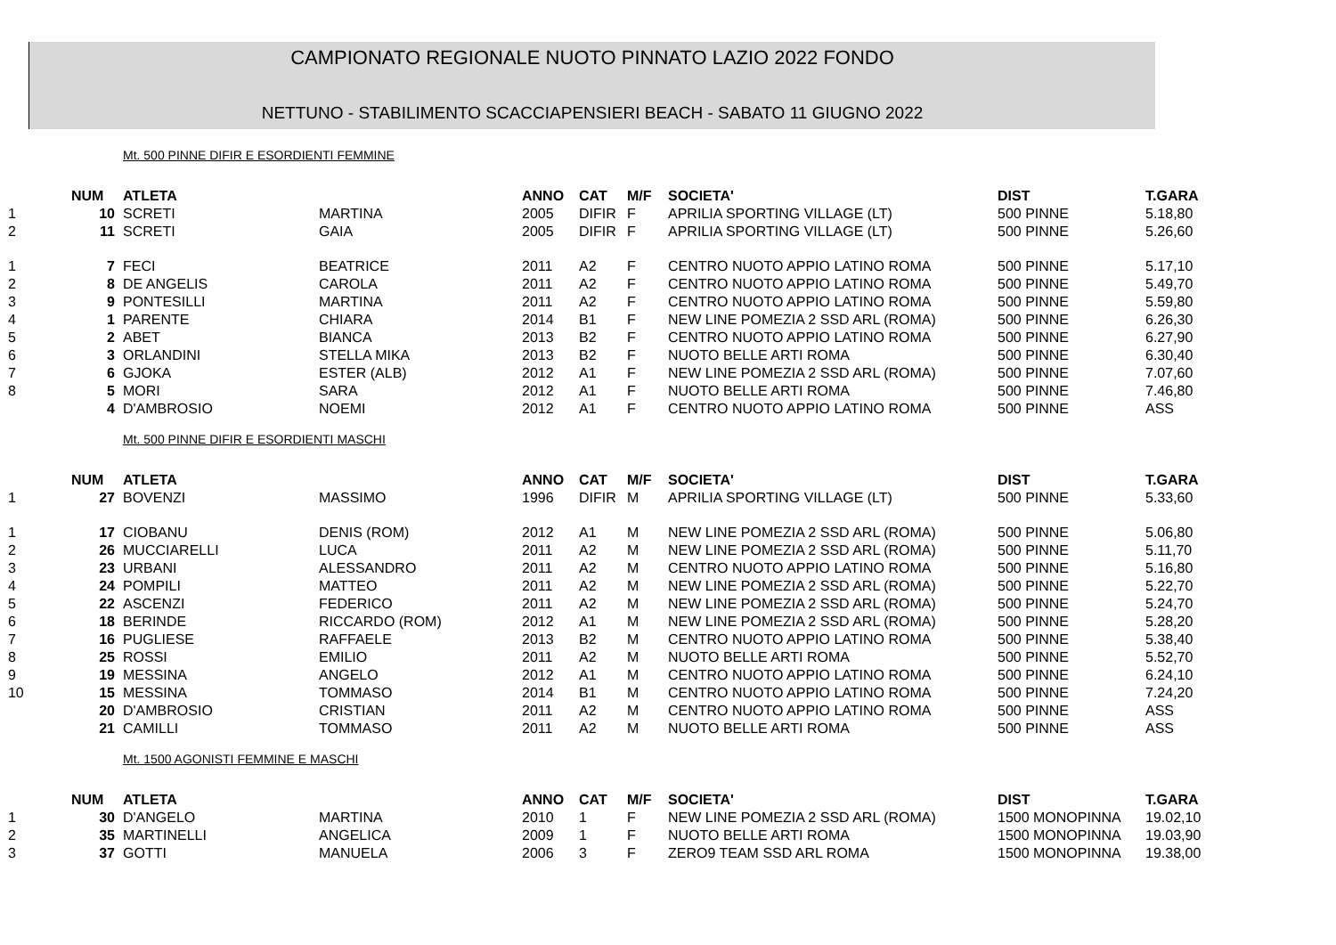CAMPIONATO REGIONALE NUOTO PINNATO LAZIO 2022 FONDO
NETTUNO - STABILIMENTO SCACCIAPENSIERI BEACH - SABATO 11 GIUGNO 2022
Mt. 500 PINNE DIFIR E ESORDIENTI FEMMINE
| | NUM | ATLETA | | ANNO | CAT | M/F | SOCIETA' | DIST | T.GARA |
| --- | --- | --- | --- | --- | --- | --- | --- | --- | --- |
| 1 | 10 | SCRETI | MARTINA | 2005 | DIFIR | F | APRILIA SPORTING VILLAGE (LT) | 500 PINNE | 5.18,80 |
| 2 | 11 | SCRETI | GAIA | 2005 | DIFIR | F | APRILIA SPORTING VILLAGE (LT) | 500 PINNE | 5.26,60 |
| 1 | 7 | FECI | BEATRICE | 2011 | A2 | F | CENTRO NUOTO APPIO LATINO ROMA | 500 PINNE | 5.17,10 |
| 2 | 8 | DE ANGELIS | CAROLA | 2011 | A2 | F | CENTRO NUOTO APPIO LATINO ROMA | 500 PINNE | 5.49,70 |
| 3 | 9 | PONTESILLI | MARTINA | 2011 | A2 | F | CENTRO NUOTO APPIO LATINO ROMA | 500 PINNE | 5.59,80 |
| 4 | 1 | PARENTE | CHIARA | 2014 | B1 | F | NEW LINE POMEZIA 2 SSD ARL (ROMA) | 500 PINNE | 6.26,30 |
| 5 | 2 | ABET | BIANCA | 2013 | B2 | F | CENTRO NUOTO APPIO LATINO ROMA | 500 PINNE | 6.27,90 |
| 6 | 3 | ORLANDINI | STELLA MIKA | 2013 | B2 | F | NUOTO BELLE ARTI ROMA | 500 PINNE | 6.30,40 |
| 7 | 6 | GJOKA | ESTER (ALB) | 2012 | A1 | F | NEW LINE POMEZIA 2 SSD ARL (ROMA) | 500 PINNE | 7.07,60 |
| 8 | 5 | MORI | SARA | 2012 | A1 | F | NUOTO BELLE ARTI ROMA | 500 PINNE | 7.46,80 |
| | 4 | D'AMBROSIO | NOEMI | 2012 | A1 | F | CENTRO NUOTO APPIO LATINO ROMA | 500 PINNE | ASS |
Mt. 500 PINNE DIFIR E ESORDIENTI MASCHI
| | NUM | ATLETA | | ANNO | CAT | M/F | SOCIETA' | DIST | T.GARA |
| --- | --- | --- | --- | --- | --- | --- | --- | --- | --- |
| 1 | 27 | BOVENZI | MASSIMO | 1996 | DIFIR | M | APRILIA SPORTING VILLAGE (LT) | 500 PINNE | 5.33,60 |
| 1 | 17 | CIOBANU | DENIS (ROM) | 2012 | A1 | M | NEW LINE POMEZIA 2 SSD ARL (ROMA) | 500 PINNE | 5.06,80 |
| 2 | 26 | MUCCIARELLI | LUCA | 2011 | A2 | M | NEW LINE POMEZIA 2 SSD ARL (ROMA) | 500 PINNE | 5.11,70 |
| 3 | 23 | URBANI | ALESSANDRO | 2011 | A2 | M | CENTRO NUOTO APPIO LATINO ROMA | 500 PINNE | 5.16,80 |
| 4 | 24 | POMPILI | MATTEO | 2011 | A2 | M | NEW LINE POMEZIA 2 SSD ARL (ROMA) | 500 PINNE | 5.22,70 |
| 5 | 22 | ASCENZI | FEDERICO | 2011 | A2 | M | NEW LINE POMEZIA 2 SSD ARL (ROMA) | 500 PINNE | 5.24,70 |
| 6 | 18 | BERINDE | RICCARDO (ROM) | 2012 | A1 | M | NEW LINE POMEZIA 2 SSD ARL (ROMA) | 500 PINNE | 5.28,20 |
| 7 | 16 | PUGLIESE | RAFFAELE | 2013 | B2 | M | CENTRO NUOTO APPIO LATINO ROMA | 500 PINNE | 5.38,40 |
| 8 | 25 | ROSSI | EMILIO | 2011 | A2 | M | NUOTO BELLE ARTI ROMA | 500 PINNE | 5.52,70 |
| 9 | 19 | MESSINA | ANGELO | 2012 | A1 | M | CENTRO NUOTO APPIO LATINO ROMA | 500 PINNE | 6.24,10 |
| 10 | 15 | MESSINA | TOMMASO | 2014 | B1 | M | CENTRO NUOTO APPIO LATINO ROMA | 500 PINNE | 7.24,20 |
| | 20 | D'AMBROSIO | CRISTIAN | 2011 | A2 | M | CENTRO NUOTO APPIO LATINO ROMA | 500 PINNE | ASS |
| | 21 | CAMILLI | TOMMASO | 2011 | A2 | M | NUOTO BELLE ARTI ROMA | 500 PINNE | ASS |
Mt. 1500 AGONISTI FEMMINE E MASCHI
| | NUM | ATLETA | | ANNO | CAT | M/F | SOCIETA' | DIST | T.GARA |
| --- | --- | --- | --- | --- | --- | --- | --- | --- | --- |
| 1 | 30 | D'ANGELO | MARTINA | 2010 | 1 | F | NEW LINE POMEZIA 2 SSD ARL (ROMA) | 1500 MONOPINNA | 19.02,10 |
| 2 | 35 | MARTINELLI | ANGELICA | 2009 | 1 | F | NUOTO BELLE ARTI ROMA | 1500 MONOPINNA | 19.03,90 |
| 3 | 37 | GOTTI | MANUELA | 2006 | 3 | F | ZERO9 TEAM SSD ARL ROMA | 1500 MONOPINNA | 19.38,00 |